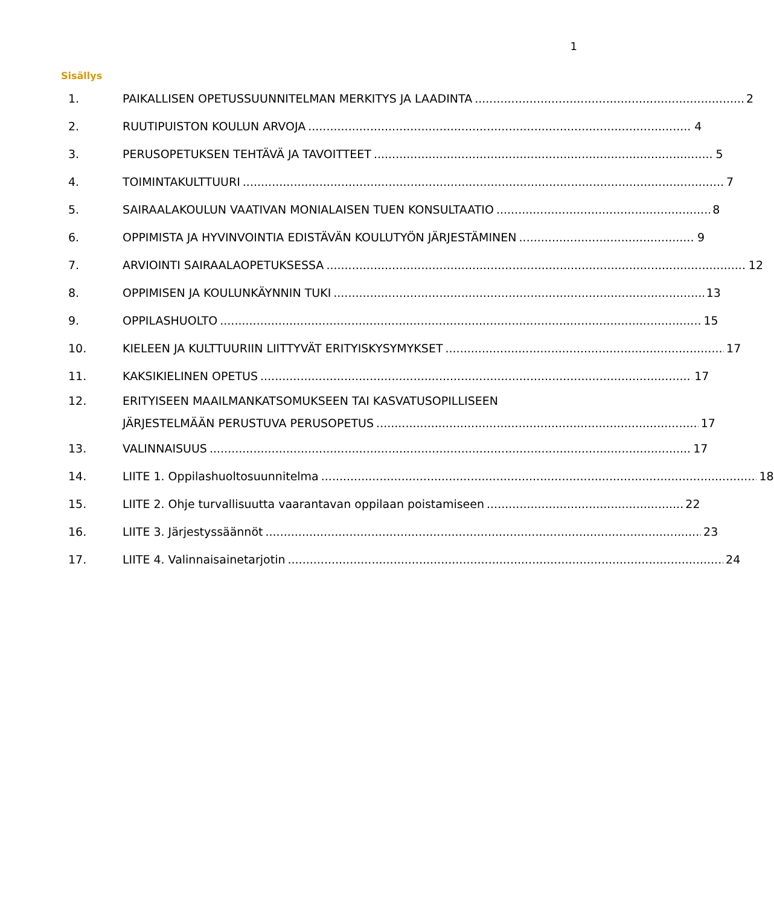1
Sisällys
1. PAIKALLISEN OPETUSSUUNNITELMAN MERKITYS JA LAADINTA 2
2. RUUTIPUISTON KOULUN ARVOJA 4
3. PERUSOPETUKSEN TEHTÄVÄ JA TAVOITTEET 5
4. TOIMINTAKULTTUURI 7
5. SAIRAALAKOULUN VAATIVAN MONIALAISEN TUEN KONSULTAATIO 8
6. OPPIMISTA JA HYVINVOINTIA EDISTÄVÄN KOULUTYÖN JÄRJESTÄMINEN 9
7. ARVIOINTI SAIRAALAOPETUKSESSA 12
8. OPPIMISEN JA KOULUNKÄYNNIN TUKI 13
9. OPPILASHUOLTO 15
10. KIELEEN JA KULTTUURIIN LIITTYVÄT ERITYISKYSYMYKSET 17
11. KAKSIKIELINEN OPETUS 17
12. ERITYISEEN MAAILMANKATSOMUKSEEN TAI KASVATUSOPILLISEEN
JÄRJESTELMÄÄN PERUSTUVA PERUSOPETUS 17
13. VALINNAISUUS 17
14. LIITE 1. Oppilashuoltosuunnitelma 18
15. LIITE 2. Ohje turvallisuutta vaarantavan oppilaan poistamiseen 22
16. LIITE 3. Järjestyssäännöt 23
17. LIITE 4. Valinnaisainetarjotin 24